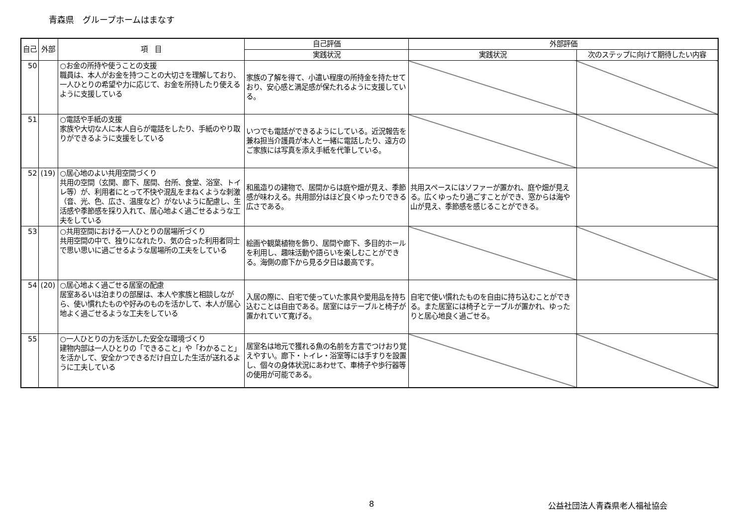青森県　グループホームはまなす
| 自己 | 外部 | 項 目 | 自己評価 | 外部評価 | |
| --- | --- | --- | --- | --- | --- |
| | | | 実践状況 | 実践状況 | 次のステップに向けて期待したい内容 |
| 50 | | ○お金の所持や使うことの支援 職員は、本人がお金を持つことの大切さを理解しており、一人ひとりの希望や力に応じて、お金を所持したり使えるように支援している | 家族の了解を得て、小遣い程度の所持金を持たせており、安心感と満足感が保たれるように支援している。 | | |
| 51 | | ○電話や手紙の支援 家族や大切な人に本人自らが電話をしたり、手紙のやり取りができるように支援をしている | いつでも電話ができるようにしている。近況報告を兼ね担当介護員が本人と一緒に電話したり、遠方のご家族には写真を添え手紙を代筆している。 | | |
| 52 | (19) | ○居心地のよい共用空間づくり 共用の空間（玄関、廊下、居間、台所、食堂、浴室、トイレ等）が、利用者にとって不快や混乱をまねくような刺激（音、光、色、広さ、温度など）がないように配慮し、生活感や季節感を採り入れて、居心地よく過ごせるような工夫をしている | 和風造りの建物で、居間からは庭や畑が見え、季節感が味わえる。共用部分はほど良くゆったりできる広さである。 | 共用スペースにはソファーが置かれ、庭や畑が見える。広くゆったり過ごすことができ、窓からは海や山が見え、季節感を感じることができる。 | |
| 53 | | ○共用空間における一人ひとりの居場所づくり 共用空間の中で、独りになれたり、気の合った利用者同士で思い思いに過ごせるような居場所の工夫をしている | 絵画や観葉植物を飾り、居間や廊下、多目的ホールを利用し、趣味活動や語らいを楽しむことができる。海側の廊下から見る夕日は最高です。 | | |
| 54 | (20) | ○居心地よく過ごせる居室の配慮 居室あるいは泊まりの部屋は、本人や家族と相談しながら、使い慣れたものや好みのものを活かして、本人が居心地よく過ごせるような工夫をしている | 入居の際に、自宅で使っていた家具や愛用品を持ち込むことは自由である。居室にはテーブルと椅子が置かれていて寛げる。 | 自宅で使い慣れたものを自由に持ち込むことができる。また居室には椅子とテーブルが置かれ、ゆったりと居心地良く過ごせる。 | |
| 55 | | ○一人ひとりの力を活かした安全な環境づくり 建物内部は一人ひとりの「できること」や「わかること」を活かして、安全かつできるだけ自立した生活が送れるように工夫している | 居室名は地元で獲れる魚の名前を方言でつけおり覚えやすい。廊下・トイレ・浴室等には手すりを設置し、個々の身体状況にあわせて、車椅子や歩行器等の使用が可能である。 | | |
8 公益社団法人青森県老人福祉協会